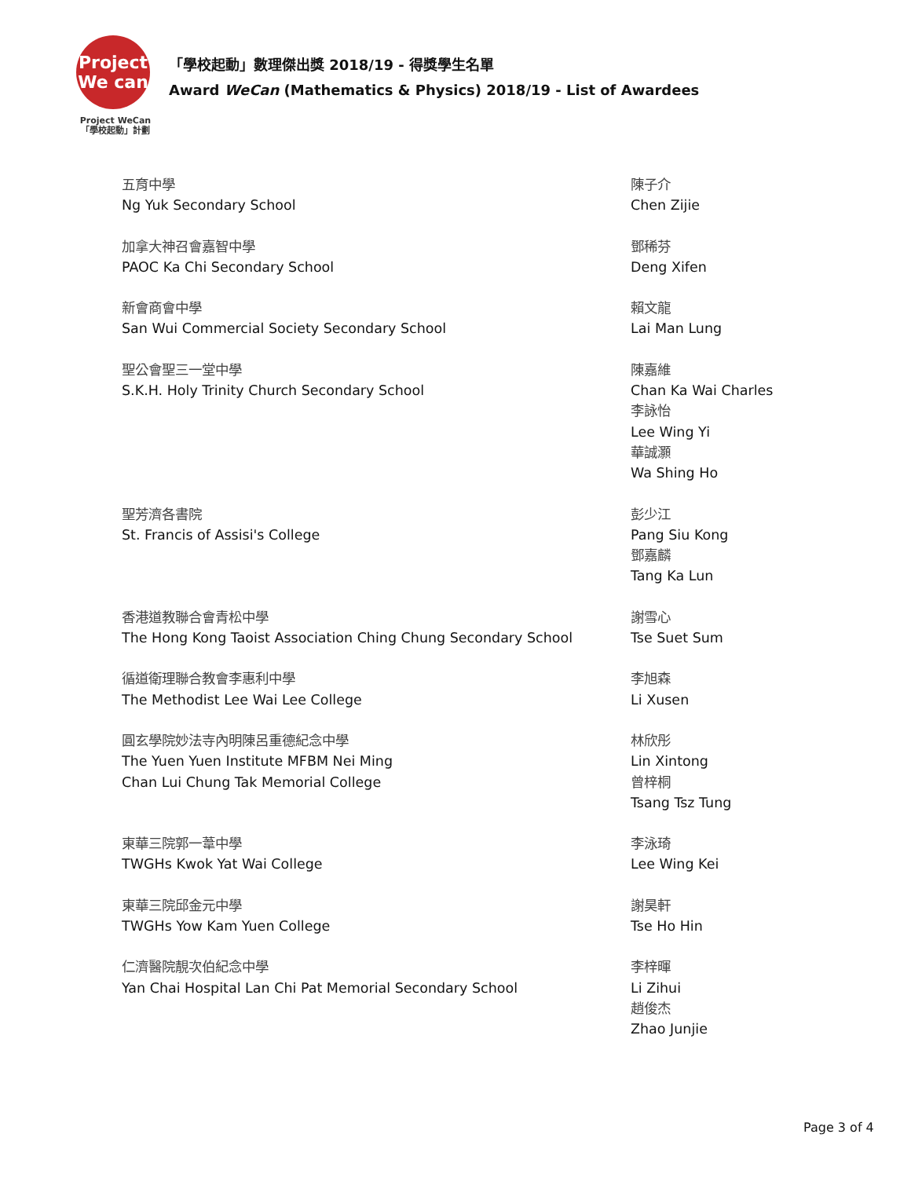Project We can
Project WeCan
「學校起動」計劃
「學校起動」數理傑出獎 2018/19 - 得獎學生名單
Award WeCan (Mathematics & Physics) 2018/19 - List of Awardees
| 五育中學 Ng Yuk Secondary School | 陳子介 Chen Zijie |
| 加拿大神召會嘉智中學 PAOC Ka Chi Secondary School | 鄧稀芬 Deng Xifen |
| 新會商會中學 San Wui Commercial Society Secondary School | 賴文龍 Lai Man Lung |
| 聖公會聖三一堂中學 S.K.H. Holy Trinity Church Secondary School | 陳嘉維 Chan Ka Wai Charles 李詠怡 Lee Wing Yi 華誠灝 Wa Shing Ho |
| 聖芳濟各書院 St. Francis of Assisi's College | 彭少江 Pang Siu Kong 鄧嘉麟 Tang Ka Lun |
| 香港道教聯合會青松中學 The Hong Kong Taoist Association Ching Chung Secondary School | 謝雪心 Tse Suet Sum |
| 循道衛理聯合教會李惠利中學 The Methodist Lee Wai Lee College | 李旭森 Li Xusen |
| 圓玄學院妙法寺內明陳呂重德紀念中學 The Yuen Yuen Institute MFBM Nei Ming Chan Lui Chung Tak Memorial College | 林欣彤 Lin Xintong 曾梓桐 Tsang Tsz Tung |
| 東華三院郭一葦中學 TWGHs Kwok Yat Wai College | 李泳琦 Lee Wing Kei |
| 東華三院邱金元中學 TWGHs Yow Kam Yuen College | 謝昊軒 Tse Ho Hin |
| 仁濟醫院靚次伯紀念中學 Yan Chai Hospital Lan Chi Pat Memorial Secondary School | 李梓暉 Li Zihui 趙俊杰 Zhao Junjie |
Page 3 of 4